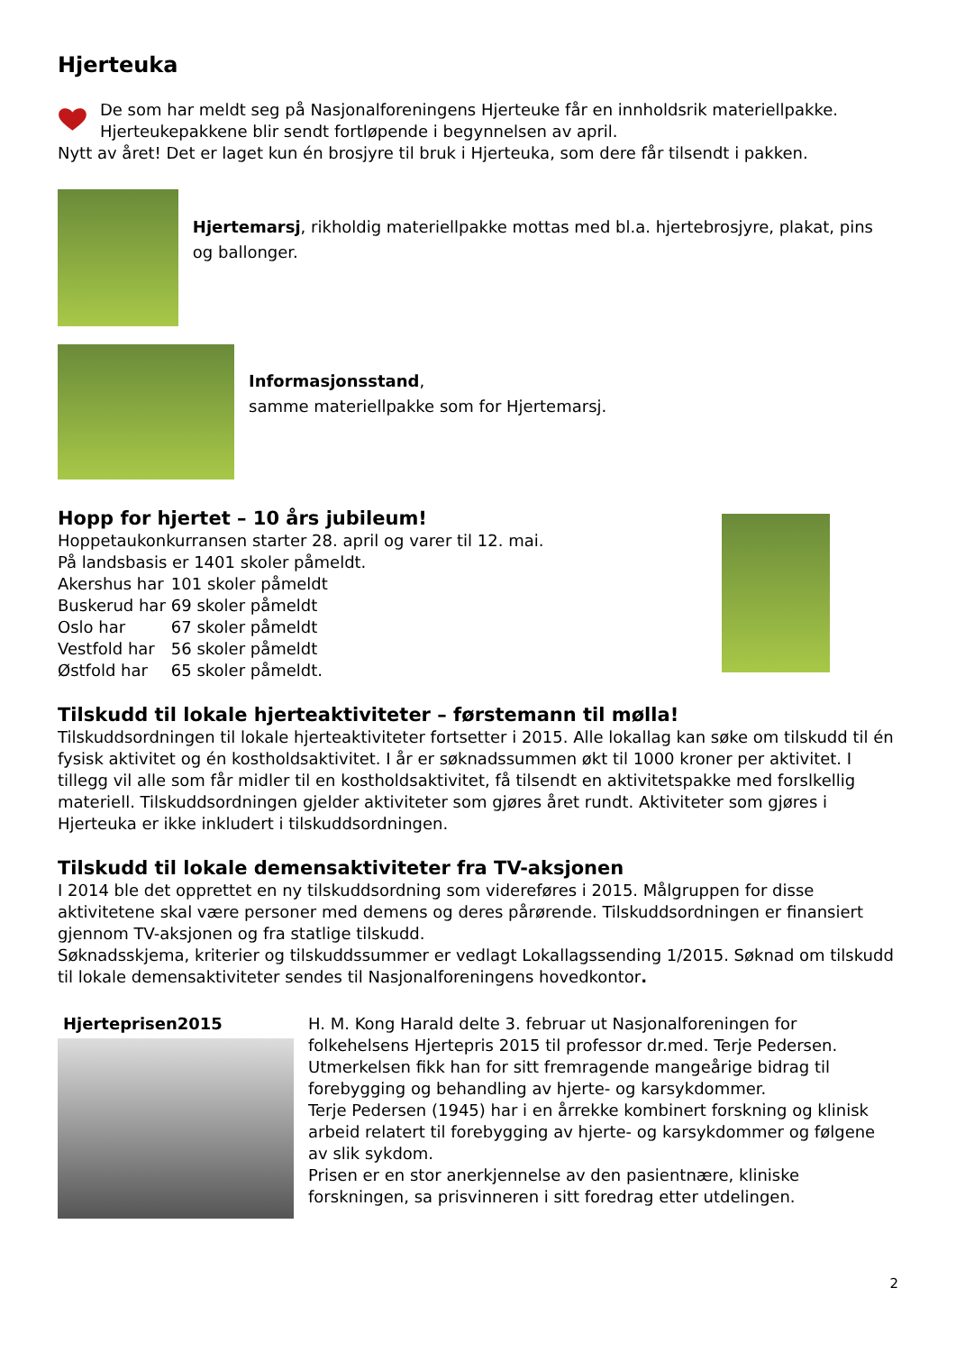Hjerteuka
De som har meldt seg på Nasjonalforeningens Hjerteuke får en innholdsrik materiellpakke. Hjerteukepakkene blir sendt fortløpende i begynnelsen av april.
Nytt av året! Det er laget kun én brosjyre til bruk i Hjerteuka, som dere får tilsendt i pakken.
Hjertemarsj, rikholdig materiellpakke mottas med bl.a. hjertebrosjyre, plakat, pins og ballonger.
Informasjonsstand,
samme materiellpakke som for Hjertemarsj.
Hopp for hjertet – 10 års jubileum!
Hoppetaukonkurransen starter 28. april og varer til 12. mai.
På landsbasis er 1401 skoler påmeldt.
| Akershus har | 101 skoler påmeldt |
| Buskerud har | 69 skoler påmeldt |
| Oslo har | 67 skoler påmeldt |
| Vestfold har | 56 skoler påmeldt |
| Østfold har | 65 skoler påmeldt. |
Tilskudd til lokale hjerteaktiviteter – førstemann til mølla!
Tilskuddsordningen til lokale hjerteaktiviteter fortsetter i 2015. Alle lokallag kan søke om tilskudd til én fysisk aktivitet og én kostholdsaktivitet. I år er søknadssummen økt til 1000 kroner per aktivitet. I tillegg vil alle som får midler til en kostholdsaktivitet, få tilsendt en aktivitetspakke med forslkellig materiell. Tilskuddsordningen gjelder aktiviteter som gjøres året rundt. Aktiviteter som gjøres i Hjerteuka er ikke inkludert i tilskuddsordningen.
Tilskudd til lokale demensaktiviteter fra TV-aksjonen
I 2014 ble det opprettet en ny tilskuddsordning som videreføres i 2015. Målgruppen for disse aktivitetene skal være personer med demens og deres pårørende. Tilskuddsordningen er finansiert gjennom TV-aksjonen og fra statlige tilskudd.
Søknadsskjema, kriterier og tilskuddssummer er vedlagt Lokallagssending 1/2015. Søknad om tilskudd til lokale demensaktiviteter sendes til Nasjonalforeningens hovedkontor.
Hjerteprisen2015 H. M. Kong Harald delte 3. februar ut Nasjonalforeningen for folkehelsens Hjertepris 2015 til professor dr.med. Terje Pedersen. Utmerkelsen fikk han for sitt fremragende mangeårige bidrag til forebygging og behandling av hjerte- og karsykdommer.
Terje Pedersen (1945) har i en årrekke kombinert forskning og klinisk arbeid relatert til forebygging av hjerte- og karsykdommer og følgene av slik sykdom.
Prisen er en stor anerkjennelse av den pasientnære, kliniske forskningen, sa prisvinneren i sitt foredrag etter utdelingen.
2